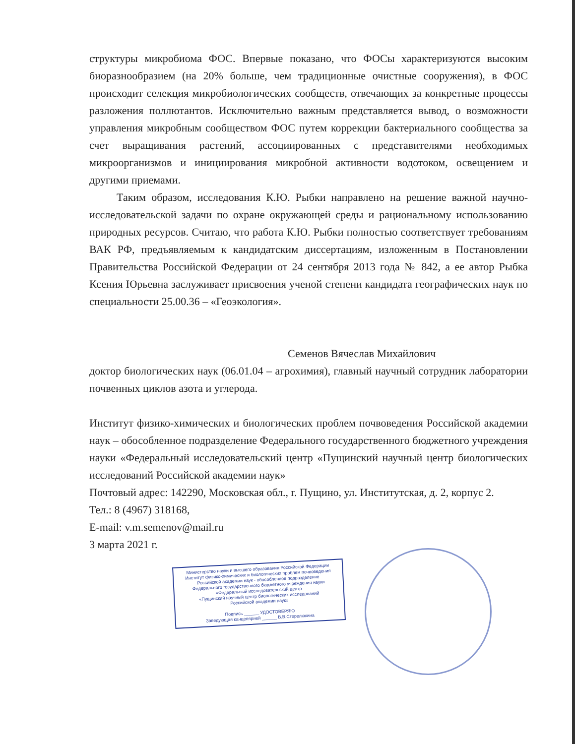структуры микробиома ФОС. Впервые показано, что ФОСы характеризуются высоким биоразнообразием (на 20% больше, чем традиционные очистные сооружения), в ФОС происходит селекция микробиологических сообществ, отвечающих за конкретные процессы разложения поллютантов. Исключительно важным представляется вывод, о возможности управления микробным сообществом ФОС путем коррекции бактериального сообщества за счет выращивания растений, ассоциированных с представителями необходимых микроорганизмов и инициирования микробной активности водотоком, освещением и другими приемами.
Таким образом, исследования К.Ю. Рыбки направлено на решение важной научно-исследовательской задачи по охране окружающей среды и рациональному использованию природных ресурсов. Считаю, что работа К.Ю. Рыбки полностью соответствует требованиям ВАК РФ, предъявляемым к кандидатским диссертациям, изложенным в Постановлении Правительства Российской Федерации от 24 сентября 2013 года № 842, а ее автор Рыбка Ксения Юрьевна заслуживает присвоения ученой степени кандидата географических наук по специальности 25.00.36 – «Геоэкология».
Семенов Вячеслав Михайлович
доктор биологических наук (06.01.04 – агрохимия), главный научный сотрудник лаборатории почвенных циклов азота и углерода.
Институт физико-химических и биологических проблем почвоведения Российской академии наук – обособленное подразделение Федерального государственного бюджетного учреждения науки «Федеральный исследовательский центр «Пущинский научный центр биологических исследований Российской академии наук»
Почтовый адрес: 142290, Московская обл., г. Пущино, ул. Институтская, д. 2, корпус 2.
Тел.: 8 (4967) 318168,
E-mail: v.m.semenov@mail.ru
3 марта 2021 г.
Министерство науки и высшего образования Российской Федерации
Институт физико-химических и биологических проблем почвоведения
Российской академии наук - обособленное подразделение
Федерального государственного бюджетного учреждения науки
«Федеральный исследовательский центр
«Пущинский научный центр биологических исследований
Российской академии наук»
Подпись ______ УДОСТОВЕРЯЮ
Заведующая канцелярией ______ В.В.Стерелюхина